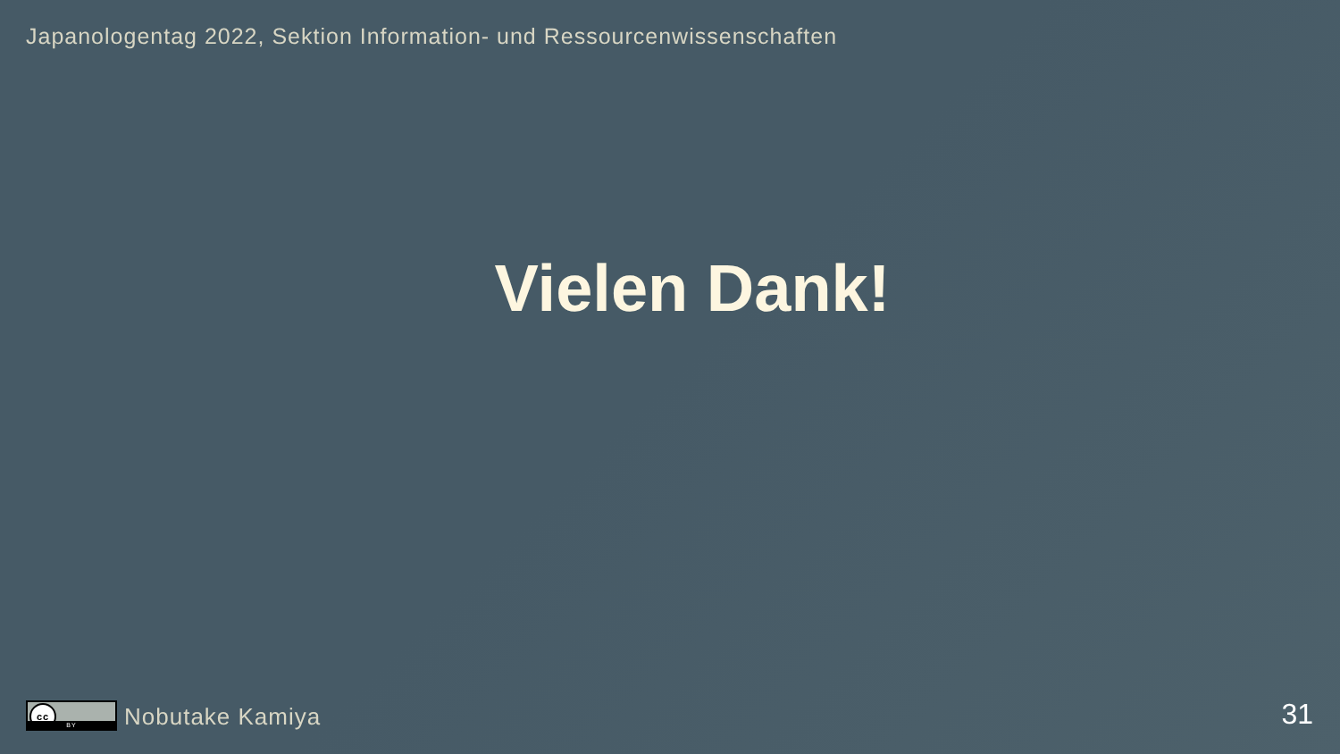Japanologentag 2022, Sektion Information- und Ressourcenwissenschaften
Vielen Dank!
cc
BY
Nobutake Kamiya
31